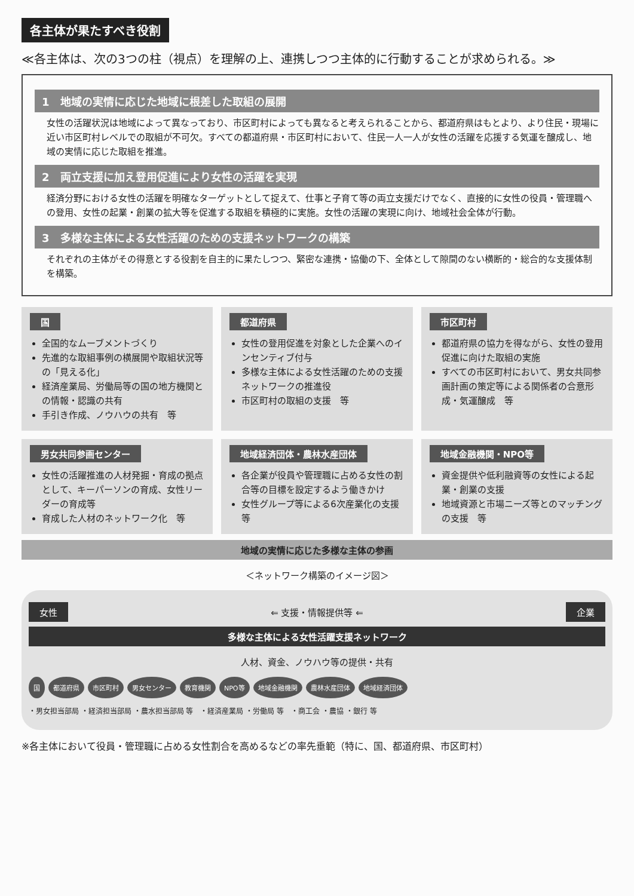各主体が果たすべき役割
≪各主体は、次の3つの柱（視点）を理解の上、連携しつつ主体的に行動することが求められる。≫
1　地域の実情に応じた地域に根差した取組の展開
女性の活躍状況は地域によって異なっており、市区町村によっても異なると考えられることから、都道府県はもとより、より住民・現場に近い市区町村レベルでの取組が不可欠。すべての都道府県・市区町村において、住民一人一人が女性の活躍を応援する気運を醸成し、地域の実情に応じた取組を推進。
2　両立支援に加え登用促進により女性の活躍を実現
経済分野における女性の活躍を明確なターゲットとして捉えて、仕事と子育て等の両立支援だけでなく、直接的に女性の役員・管理職への登用、女性の起業・創業の拡大等を促進する取組を積極的に実施。女性の活躍の実現に向け、地域社会全体が行動。
3　多様な主体による女性活躍のための支援ネットワークの構築
それぞれの主体がその得意とする役割を自主的に果たしつつ、緊密な連携・協働の下、全体として隙間のない横断的・総合的な支援体制を構築。
国
全国的なムーブメントづくり
先進的な取組事例の横展開や取組状況等の「見える化」
経済産業局、労働局等の国の地方機関との情報・認識の共有
手引き作成、ノウハウの共有　等
都道府県
女性の登用促進を対象とした企業へのインセンティブ付与
多様な主体による女性活躍のための支援ネットワークの推進役
市区町村の取組の支援　等
市区町村
都道府県の協力を得ながら、女性の登用促進に向けた取組の実施
すべての市区町村において、男女共同参画計画の策定等による関係者の合意形成・気運醸成　等
男女共同参画センター
女性の活躍推進の人材発掘・育成の拠点として、キーパーソンの育成、女性リーダーの育成等
育成した人材のネットワーク化　等
地域経済団体・農林水産団体
各企業が役員や管理職に占める女性の割合等の目標を設定するよう働きかけ
女性グループ等による6次産業化の支援　等
地域金融機関・NPO等
資金提供や低利融資等の女性による起業・創業の支援
地域資源と市場ニーズ等とのマッチングの支援　等
地域の実情に応じた多様な主体の参画
＜ネットワーク構築のイメージ図＞
女性 ⇐ 支援・情報提供等 ⇐ 企業
多様な主体による女性活躍支援ネットワーク
人材、資金、ノウハウ等の提供・共有
国 都道府県 市区町村 男女センター 教育機関 NPO等 地域金融機関 農林水産団体 地域経済団体
・男女担当部局 ・経済担当部局 ・農水担当部局 等　・経済産業局 ・労働局 等　・商工会 ・農協 ・銀行 等
※各主体において役員・管理職に占める女性割合を高めるなどの率先垂範（特に、国、都道府県、市区町村）